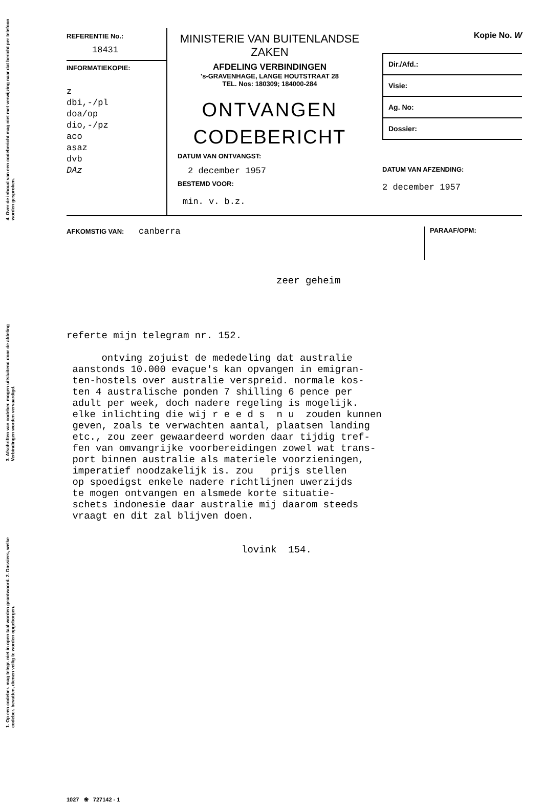4. Over de inhoud van een codebericht mag niet met verwijzing naar dat bericht per telefoon worden gesproken.
3. Afschriften van codeber. mogen uitsluitend door de afdeling Verbindingen worden vervaardigd.
1. Op een codeber. mag telegr. niet in open taal worden geantwoord. 2. Dossiers, welke codeber. bevatten, dienen veilig te worden opgeborgen.
REFERENTIE No.:
18431
INFORMATIEKOPIE:
z
dbi,-/pl
doa/op
dio,-/pz
aco
asaz
dvb
DAz
MINISTERIE VAN BUITENLANDSE ZAKEN
AFDELING VERBINDINGEN
's-GRAVENHAGE, LANGE HOUTSTRAAT 28
TEL. Nos: 180309; 184000-284
ONTVANGEN
CODEBERICHT
DATUM VAN ONTVANGST:
2 december 1957
BESTEMD VOOR:
min. v. b.z.
Kopie No. W
Dir./Afd.:
Visie:
Ag. No:
Dossier:
DATUM VAN AFZENDING:
2 december 1957
AFKOMSTIG VAN: canberra
PARAAF/OPM:
zeer geheim
referte mijn telegram nr. 152. ontving zojuist de mededeling dat australie aanstonds 10.000 evaçue's kan opvangen in emigran- ten-hostels over australie verspreid. normale kos- ten 4 australische ponden 7 shilling 6 pence per adult per week, doch nadere regeling is mogelijk. elke inlichting die wij r e e d s n u zouden kunnen geven, zoals te verwachten aantal, plaatsen landing etc., zou zeer gewaardeerd worden daar tijdig tref- fen van omvangrijke voorbereidingen zowel wat trans- port binnen australie als materiele voorzieningen, imperatief noodzakelijk is. zou prijs stellen op spoedigst enkele nadere richtlijnen uwerzijds te mogen ontvangen en alsmede korte situatie- schets indonesie daar australie mij daarom steeds vraagt en dit zal blijven doen. lovink 154.
1027 ❀ 727142 - 1